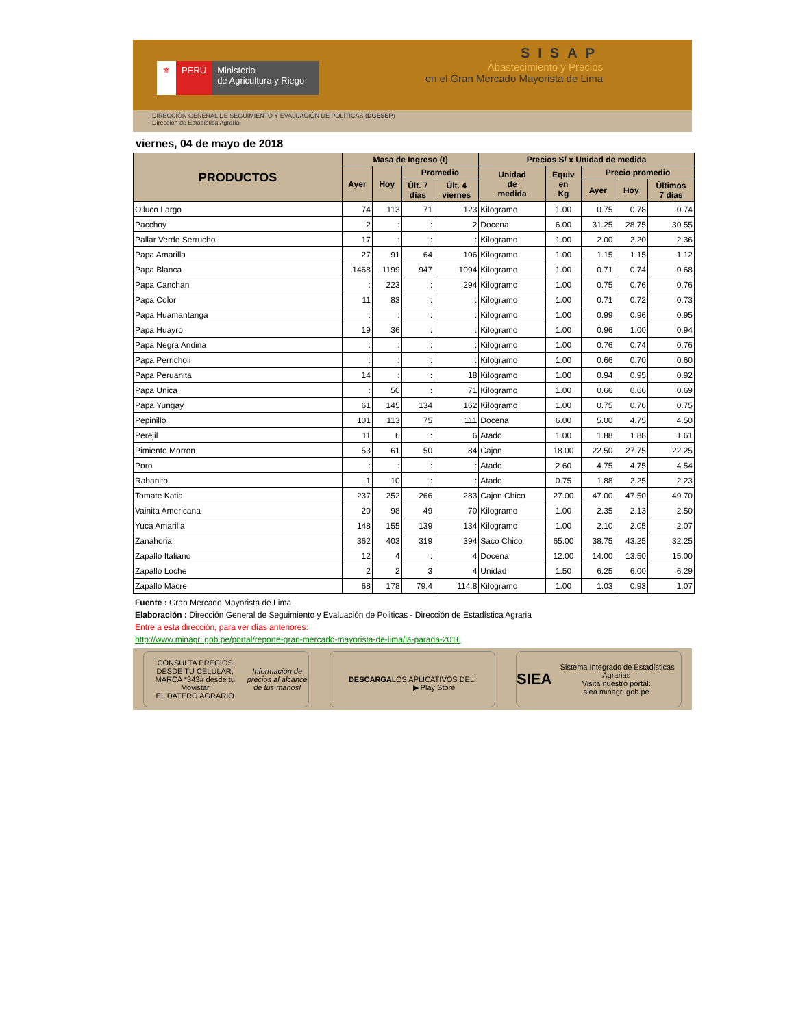⚜ PERÚ Ministerio
de Agricultura y Riego
SISAP
Abastecimiento y Precios
en el Gran Mercado Mayorista de Lima
DIRECCIÓN GENERAL DE SEGUIMIENTO Y EVALUACIÓN DE POLÍTICAS (DGESEP)
Dirección de Estadística Agraria
viernes, 04 de mayo de 2018
| PRODUCTOS | Masa de Ingreso (t) | | | | Precios S/ x Unidad de medida | | | | |
| --- | --- | --- | --- | --- | --- | --- | --- | --- | --- |
| | Ayer | Hoy | Promedio | | Unidad de medida | Equiv en Kg | Precio promedio | | |
| | | | Últ. 7 días | Últ. 4 viernes | | | Ayer | Hoy | Últimos 7 días |
| Olluco Largo | 74 | 113 | 71 | 123 | Kilogramo | 1.00 | 0.75 | 0.78 | 0.74 |
| Pacchoy | 2 | : | : | 2 | Docena | 6.00 | 31.25 | 28.75 | 30.55 |
| Pallar Verde Serrucho | 17 | : | : | : | Kilogramo | 1.00 | 2.00 | 2.20 | 2.36 |
| Papa Amarilla | 27 | 91 | 64 | 106 | Kilogramo | 1.00 | 1.15 | 1.15 | 1.12 |
| Papa Blanca | 1468 | 1199 | 947 | 1094 | Kilogramo | 1.00 | 0.71 | 0.74 | 0.68 |
| Papa Canchan | : | 223 | : | 294 | Kilogramo | 1.00 | 0.75 | 0.76 | 0.76 |
| Papa Color | 11 | 83 | : | : | Kilogramo | 1.00 | 0.71 | 0.72 | 0.73 |
| Papa Huamantanga | : | : | : | : | Kilogramo | 1.00 | 0.99 | 0.96 | 0.95 |
| Papa Huayro | 19 | 36 | : | : | Kilogramo | 1.00 | 0.96 | 1.00 | 0.94 |
| Papa Negra Andina | : | : | : | : | Kilogramo | 1.00 | 0.76 | 0.74 | 0.76 |
| Papa Perricholi | : | : | : | : | Kilogramo | 1.00 | 0.66 | 0.70 | 0.60 |
| Papa Peruanita | 14 | : | : | 18 | Kilogramo | 1.00 | 0.94 | 0.95 | 0.92 |
| Papa Unica | : | 50 | : | 71 | Kilogramo | 1.00 | 0.66 | 0.66 | 0.69 |
| Papa Yungay | 61 | 145 | 134 | 162 | Kilogramo | 1.00 | 0.75 | 0.76 | 0.75 |
| Pepinillo | 101 | 113 | 75 | 111 | Docena | 6.00 | 5.00 | 4.75 | 4.50 |
| Perejil | 11 | 6 | : | 6 | Atado | 1.00 | 1.88 | 1.88 | 1.61 |
| Pimiento Morron | 53 | 61 | 50 | 84 | Cajon | 18.00 | 22.50 | 27.75 | 22.25 |
| Poro | : | : | : | : | Atado | 2.60 | 4.75 | 4.75 | 4.54 |
| Rabanito | 1 | 10 | : | : | Atado | 0.75 | 1.88 | 2.25 | 2.23 |
| Tomate Katia | 237 | 252 | 266 | 283 | Cajon Chico | 27.00 | 47.00 | 47.50 | 49.70 |
| Vainita Americana | 20 | 98 | 49 | 70 | Kilogramo | 1.00 | 2.35 | 2.13 | 2.50 |
| Yuca Amarilla | 148 | 155 | 139 | 134 | Kilogramo | 1.00 | 2.10 | 2.05 | 2.07 |
| Zanahoria | 362 | 403 | 319 | 394 | Saco Chico | 65.00 | 38.75 | 43.25 | 32.25 |
| Zapallo Italiano | 12 | 4 | : | 4 | Docena | 12.00 | 14.00 | 13.50 | 15.00 |
| Zapallo Loche | 2 | 2 | 3 | 4 | Unidad | 1.50 | 6.25 | 6.00 | 6.29 |
| Zapallo Macre | 68 | 178 | 79.4 | 114.8 | Kilogramo | 1.00 | 1.03 | 0.93 | 1.07 |
Fuente : Gran Mercado Mayorista de Lima
Elaboración : Dirección General de Seguimiento y Evaluación de Politicas - Dirección de Estadística Agraria
Entre a esta dirección, para ver días anteriores:
http://www.minagri.gob.pe/portal/reporte-gran-mercado-mayorista-de-lima/la-parada-2016
CONSULTA PRECIOS DESDE TU CELULAR, MARCA *343# desde tu Movistar
EL DATERO AGRARIO
Información de precios al alcance de tus manos!
DESCARGA
LOS APLICATIVOS DEL:
▶ Play Store
SIEA Sistema Integrado de Estadísticas Agrarias
Visita nuestro portal: siea.minagri.gob.pe